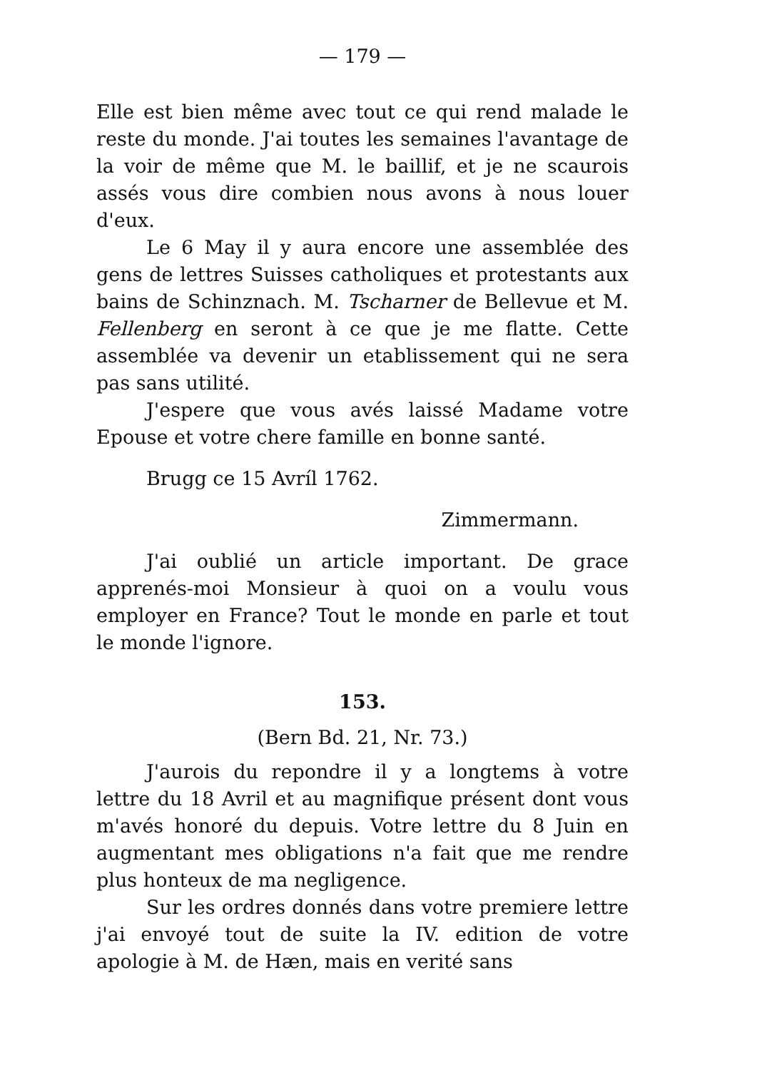— 179 —
Elle est bien même avec tout ce qui rend malade le reste du monde. J'ai toutes les semaines l'avantage de la voir de même que M. le baillif, et je ne scaurois assés vous dire combien nous avons à nous louer d'eux.
Le 6 May il y aura encore une assemblée des gens de lettres Suisses catholiques et protestants aux bains de Schinznach. M. Tscharner de Bellevue et M. Fellenberg en seront à ce que je me flatte. Cette assemblée va devenir un etablissement qui ne sera pas sans utilité.
J'espere que vous avés laissé Madame votre Epouse et votre chere famille en bonne santé.
Brugg ce 15 Avríl 1762.
Zimmermann.
J'ai oublié un article important. De grace apprenés-moi Monsieur à quoi on a voulu vous employer en France? Tout le monde en parle et tout le monde l'ignore.
153.
(Bern Bd. 21, Nr. 73.)
J'aurois du repondre il y a longtems à votre lettre du 18 Avril et au magnifique présent dont vous m'avés honoré du depuis. Votre lettre du 8 Juin en augmentant mes obligations n'a fait que me rendre plus honteux de ma negligence.
Sur les ordres donnés dans votre premiere lettre j'ai envoyé tout de suite la IV. edition de votre apologie à M. de Hæn, mais en verité sans